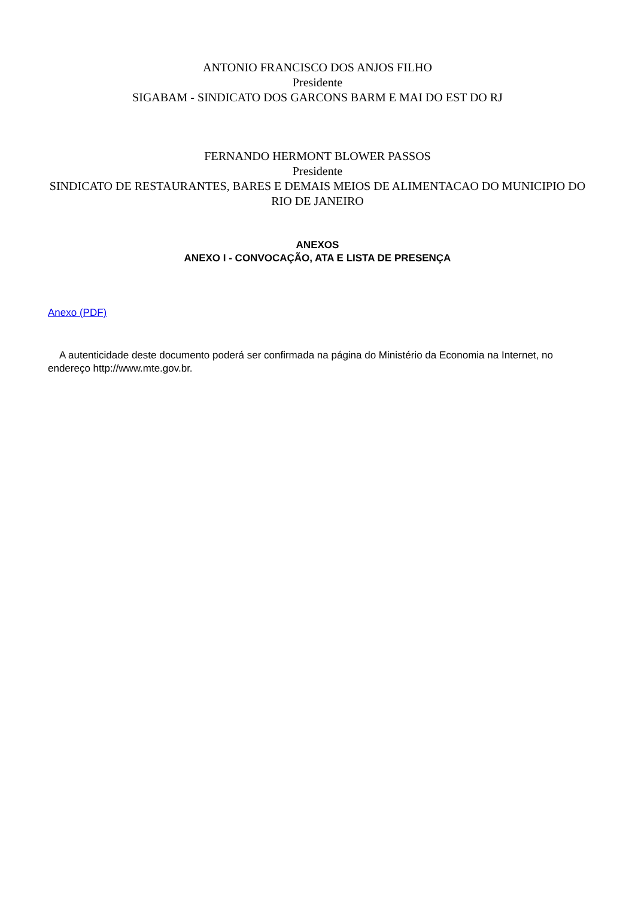ANTONIO FRANCISCO DOS ANJOS FILHO
Presidente
SIGABAM - SINDICATO DOS GARCONS BARM E MAI DO EST DO RJ
FERNANDO HERMONT BLOWER PASSOS
Presidente
SINDICATO DE RESTAURANTES, BARES E DEMAIS MEIOS DE ALIMENTACAO DO MUNICIPIO DO RIO DE JANEIRO
ANEXOS
ANEXO I - CONVOCAÇÃO, ATA E LISTA DE PRESENÇA
Anexo (PDF)
A autenticidade deste documento poderá ser confirmada na página do Ministério da Economia na Internet, no endereço http://www.mte.gov.br.